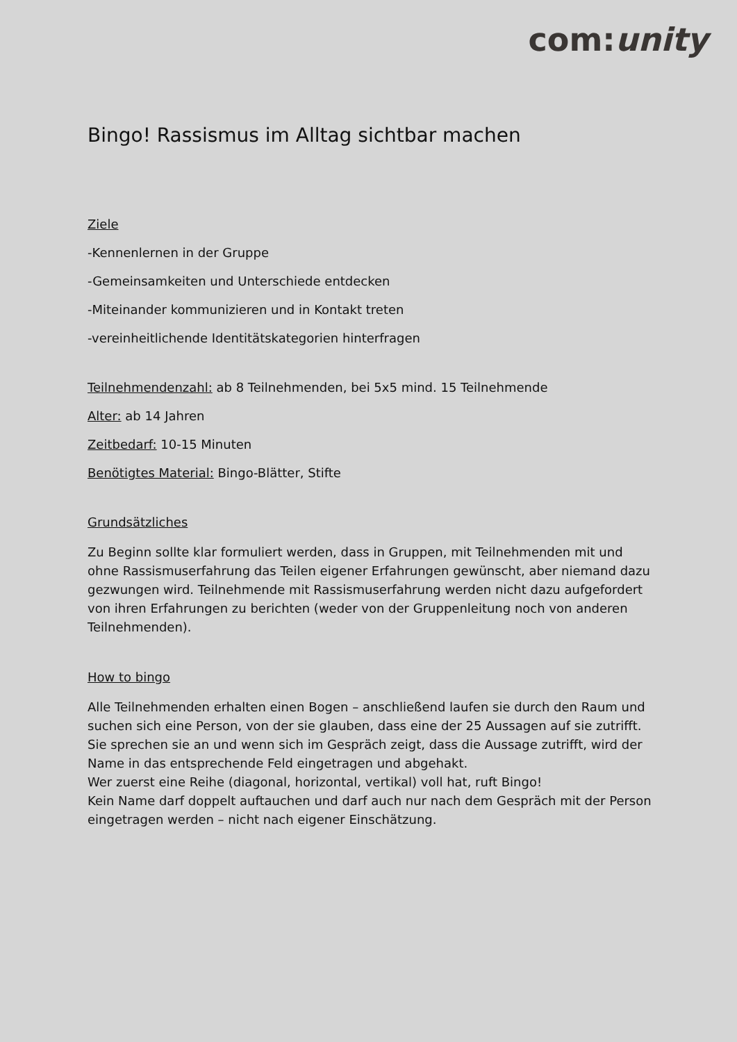com:unity
Bingo! Rassismus im Alltag sichtbar machen
Ziele
-Kennenlernen in der Gruppe
-Gemeinsamkeiten und Unterschiede entdecken
-Miteinander kommunizieren und in Kontakt treten
-vereinheitlichende Identitätskategorien hinterfragen
Teilnehmendenzahl: ab 8 Teilnehmenden, bei 5x5 mind. 15 Teilnehmende
Alter: ab 14 Jahren
Zeitbedarf: 10-15 Minuten
Benötigtes Material: Bingo-Blätter, Stifte
Grundsätzliches
Zu Beginn sollte klar formuliert werden, dass in Gruppen, mit Teilnehmenden mit und ohne Rassismuserfahrung das Teilen eigener Erfahrungen gewünscht, aber niemand dazu gezwungen wird. Teilnehmende mit Rassismuserfahrung werden nicht dazu aufgefordert von ihren Erfahrungen zu berichten (weder von der Gruppenleitung noch von anderen Teilnehmenden).
How to bingo
Alle Teilnehmenden erhalten einen Bogen – anschließend laufen sie durch den Raum und suchen sich eine Person, von der sie glauben, dass eine der 25 Aussagen auf sie zutrifft. Sie sprechen sie an und wenn sich im Gespräch zeigt, dass die Aussage zutrifft, wird der Name in das entsprechende Feld eingetragen und abgehakt.
Wer zuerst eine Reihe (diagonal, horizontal, vertikal) voll hat, ruft Bingo!
Kein Name darf doppelt auftauchen und darf auch nur nach dem Gespräch mit der Person eingetragen werden – nicht nach eigener Einschätzung.